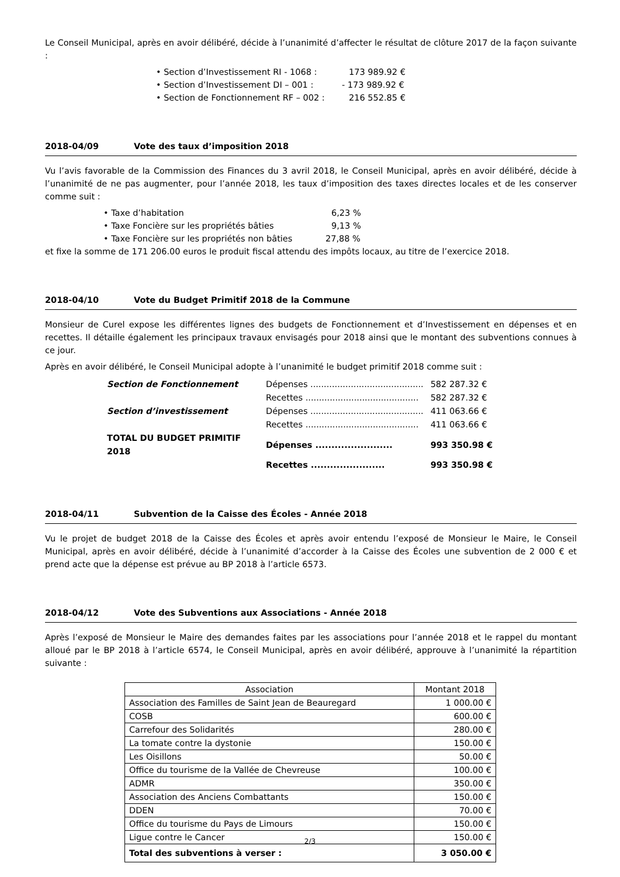Le Conseil Municipal, après en avoir délibéré, décide à l’unanimité d’affecter le résultat de clôture 2017 de la façon suivante :
• Section d’Investissement RI - 1068 : 173 989.92 €
• Section d’Investissement DI – 001 : - 173 989.92 €
• Section de Fonctionnement RF – 002 : 216 552.85 €
2018-04/09 Vote des taux d’imposition 2018
Vu l’avis favorable de la Commission des Finances du 3 avril 2018, le Conseil Municipal, après en avoir délibéré, décide à l’unanimité de ne pas augmenter, pour l’année 2018, les taux d’imposition des taxes directes locales et de les conserver comme suit :
• Taxe d’habitation 6,23 %
• Taxe Foncière sur les propriétés bâties 9,13 %
• Taxe Foncière sur les propriétés non bâties 27,88 %
et fixe la somme de 171 206.00 euros le produit fiscal attendu des impôts locaux, au titre de l’exercice 2018.
2018-04/10 Vote du Budget Primitif 2018 de la Commune
Monsieur de Curel expose les différentes lignes des budgets de Fonctionnement et d’Investissement en dépenses et en recettes. Il détaille également les principaux travaux envisagés pour 2018 ainsi que le montant des subventions connues à ce jour.
Après en avoir délibéré, le Conseil Municipal adopte à l’unanimité le budget primitif 2018 comme suit :
| Section de Fonctionnement | Dépenses .......................................... | 582 287.32 € |
| | Recettes .......................................... | 582 287.32 € |
| Section d’investissement | Dépenses .......................................... | 411 063.66 € |
| | Recettes .......................................... | 411 063.66 € |
| TOTAL DU BUDGET PRIMITIF 2018 | Dépenses ........................ | 993 350.98 € |
| | Recettes ....................... | 993 350.98 € |
2018-04/11 Subvention de la Caisse des Écoles - Année 2018
Vu le projet de budget 2018 de la Caisse des Écoles et après avoir entendu l’exposé de Monsieur le Maire, le Conseil Municipal, après en avoir délibéré, décide à l’unanimité d’accorder à la Caisse des Écoles une subvention de 2 000 € et prend acte que la dépense est prévue au BP 2018 à l’article 6573.
2018-04/12 Vote des Subventions aux Associations - Année 2018
Après l’exposé de Monsieur le Maire des demandes faites par les associations pour l’année 2018 et le rappel du montant alloué par le BP 2018 à l’article 6574, le Conseil Municipal, après en avoir délibéré, approuve à l’unanimité la répartition suivante :
| Association | Montant 2018 |
| --- | --- |
| Association des Familles de Saint Jean de Beauregard | 1 000.00 € |
| COSB | 600.00 € |
| Carrefour des Solidarités | 280.00 € |
| La tomate contre la dystonie | 150.00 € |
| Les Oisillons | 50.00 € |
| Office du tourisme de la Vallée de Chevreuse | 100.00 € |
| ADMR | 350.00 € |
| Association des Anciens Combattants | 150.00 € |
| DDEN | 70.00 € |
| Office du tourisme du Pays de Limours | 150.00 € |
| Ligue contre le Cancer | 150.00 € |
| Total des subventions à verser : | 3 050.00 € |
2/3